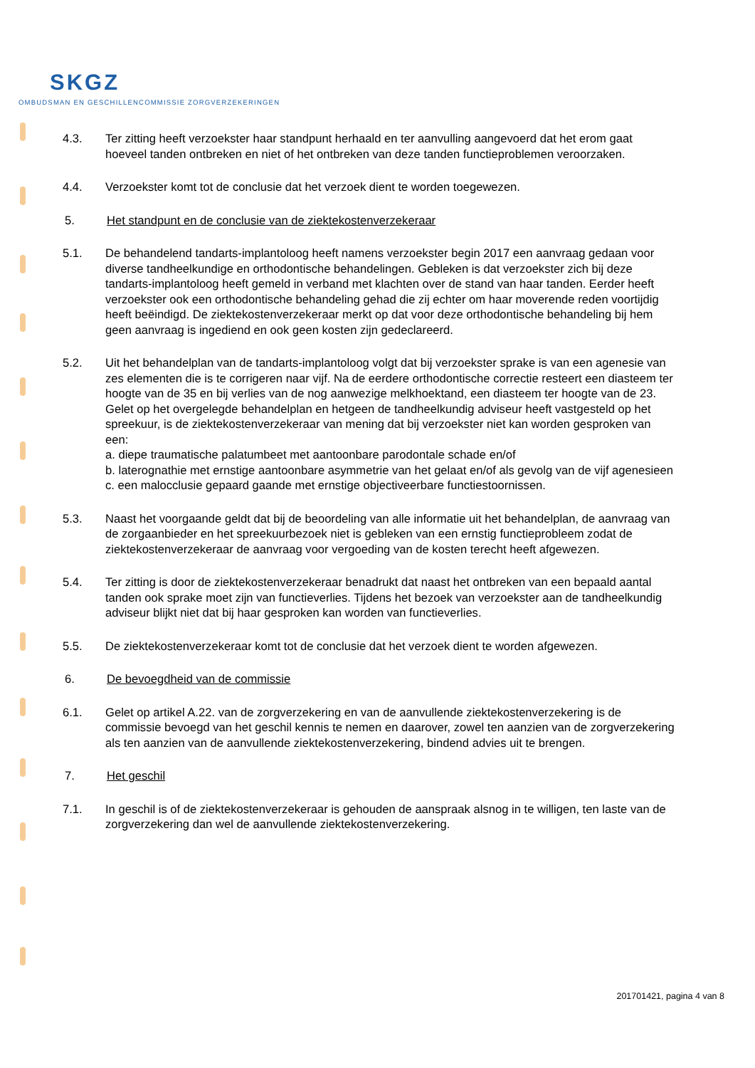SKGZ
OMBUDSMAN EN GESCHILLENCOMMISSIE ZORGVERZEKERINGEN
4.3. Ter zitting heeft verzoekster haar standpunt herhaald en ter aanvulling aangevoerd dat het erom gaat hoeveel tanden ontbreken en niet of het ontbreken van deze tanden functieproblemen veroorzaken.
4.4. Verzoekster komt tot de conclusie dat het verzoek dient te worden toegewezen.
5. Het standpunt en de conclusie van de ziektekostenverzekeraar
5.1. De behandelend tandarts-implantoloog heeft namens verzoekster begin 2017 een aanvraag gedaan voor diverse tandheelkundige en orthodontische behandelingen. Gebleken is dat verzoekster zich bij deze tandarts-implantoloog heeft gemeld in verband met klachten over de stand van haar tanden. Eerder heeft verzoekster ook een orthodontische behandeling gehad die zij echter om haar moverende reden voortijdig heeft beëindigd. De ziektekostenverzekeraar merkt op dat voor deze orthodontische behandeling bij hem geen aanvraag is ingediend en ook geen kosten zijn gedeclareerd.
5.2. Uit het behandelplan van de tandarts-implantoloog volgt dat bij verzoekster sprake is van een agenesie van zes elementen die is te corrigeren naar vijf. Na de eerdere orthodontische correctie resteert een diasteem ter hoogte van de 35 en bij verlies van de nog aanwezige melkhoektand, een diasteem ter hoogte van de 23. Gelet op het overgelegde behandelplan en hetgeen de tandheelkundig adviseur heeft vastgesteld op het spreekuur, is de ziektekostenverzekeraar van mening dat bij verzoekster niet kan worden gesproken van een:
a. diepe traumatische palatumbeet met aantoonbare parodontale schade en/of
b. laterognathie met ernstige aantoonbare asymmetrie van het gelaat en/of als gevolg van de vijf agenesieen
c. een malocclusie gepaard gaande met ernstige objectiveerbare functiestoornissen.
5.3. Naast het voorgaande geldt dat bij de beoordeling van alle informatie uit het behandelplan, de aanvraag van de zorgaanbieder en het spreekuurbezoek niet is gebleken van een ernstig functieprobleem zodat de ziektekostenverzekeraar de aanvraag voor vergoeding van de kosten terecht heeft afgewezen.
5.4. Ter zitting is door de ziektekostenverzekeraar benadrukt dat naast het ontbreken van een bepaald aantal tanden ook sprake moet zijn van functieverlies. Tijdens het bezoek van verzoekster aan de tandheelkundig adviseur blijkt niet dat bij haar gesproken kan worden van functieverlies.
5.5. De ziektekostenverzekeraar komt tot de conclusie dat het verzoek dient te worden afgewezen.
6. De bevoegdheid van de commissie
6.1. Gelet op artikel A.22. van de zorgverzekering en van de aanvullende ziektekostenverzekering is de commissie bevoegd van het geschil kennis te nemen en daarover, zowel ten aanzien van de zorgverzekering als ten aanzien van de aanvullende ziektekostenverzekering, bindend advies uit te brengen.
7. Het geschil
7.1. In geschil is of de ziektekostenverzekeraar is gehouden de aanspraak alsnog in te willigen, ten laste van de zorgverzekering dan wel de aanvullende ziektekostenverzekering.
201701421, pagina 4 van 8